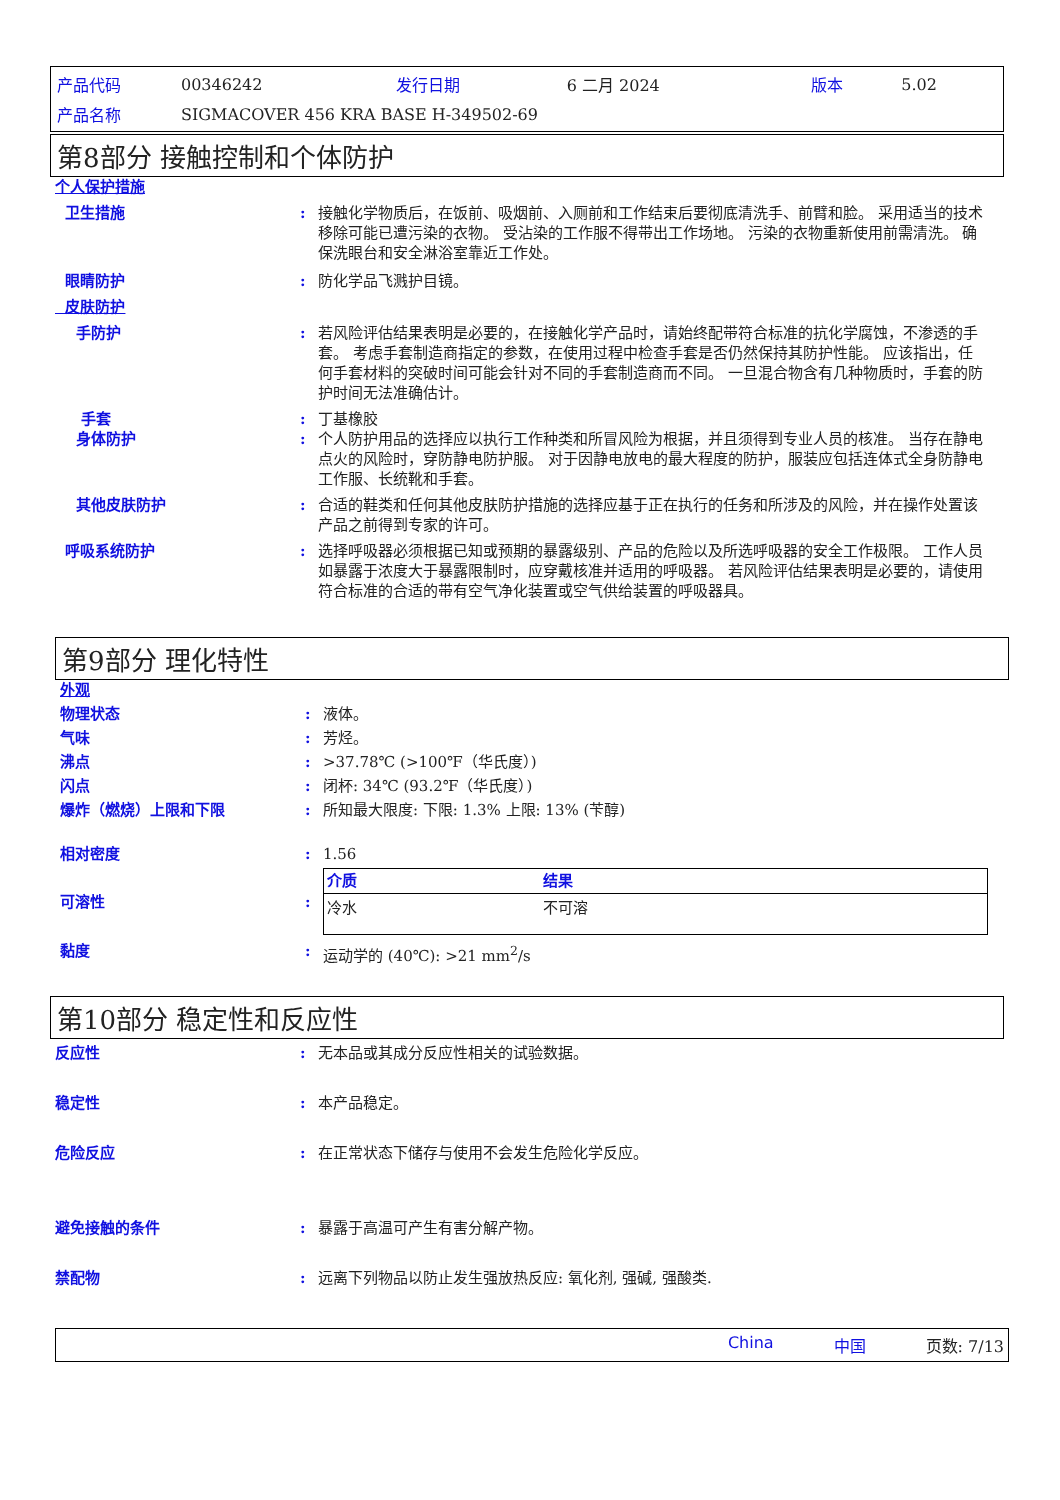| 产品代码 | 00346242 | 发行日期 | 6 二月 2024 | 版本 | 5.02 |
| 产品名称 | SIGMACOVER 456 KRA BASE H-349502-69 | | | | |
第8部分 接触控制和个体防护
个人保护措施
卫生措施: 接触化学物质后，在饭前、吸烟前、入厕前和工作结束后要彻底清洗手、前臂和脸。 采用适当的技术移除可能已遭污染的衣物。 受沾染的工作服不得带出工作场地。 污染的衣物重新使用前需清洗。 确保洗眼台和安全淋浴室靠近工作处。
眼睛防护: 防化学品飞溅护目镜。
皮肤防护
手防护: 若风险评估结果表明是必要的，在接触化学产品时，请始终配带符合标准的抗化学腐蚀，不渗透的手套。 考虑手套制造商指定的参数，在使用过程中检查手套是否仍然保持其防护性能。 应该指出，任何手套材料的突破时间可能会针对不同的手套制造商而不同。 一旦混合物含有几种物质时，手套的防护时间无法准确估计。
手套: 丁基橡胶
身体防护: 个人防护用品的选择应以执行工作种类和所冒风险为根据，并且须得到专业人员的核准。 当存在静电点火的风险时，穿防静电防护服。 对于因静电放电的最大程度的防护，服装应包括连体式全身防静电工作服、长统靴和手套。
其他皮肤防护: 合适的鞋类和任何其他皮肤防护措施的选择应基于正在执行的任务和所涉及的风险，并在操作处置该产品之前得到专家的许可。
呼吸系统防护: 选择呼吸器必须根据已知或预期的暴露级别、产品的危险以及所选呼吸器的安全工作极限。 工作人员如暴露于浓度大于暴露限制时，应穿戴核准并适用的呼吸器。 若风险评估结果表明是必要的，请使用符合标准的合适的带有空气净化装置或空气供给装置的呼吸器具。
第9部分 理化特性
外观
物理状态: 液体。
气味: 芳烃。
沸点: >37.78℃ (>100℉（华氏度）)
闪点: 闭杯: 34℃ (93.2℉（华氏度）)
爆炸（燃烧）上限和下限: 所知最大限度: 下限: 1.3% 上限: 13% (苄醇)
相对密度: 1.56
可溶性:
| 介质 | 结果 |
| --- | --- |
| 冷水 | 不可溶 |
黏度: 运动学的 (40℃): >21 mm<sup>2</sup>/s
第10部分 稳定性和反应性
反应性: 无本品或其成分反应性相关的试验数据。
稳定性: 本产品稳定。
危险反应: 在正常状态下储存与使用不会发生危险化学反应。
避免接触的条件: 暴露于高温可产生有害分解产物。
禁配物: 远离下列物品以防止发生强放热反应: 氧化剂, 强碱, 强酸类.
China 中国 页数: 7/13